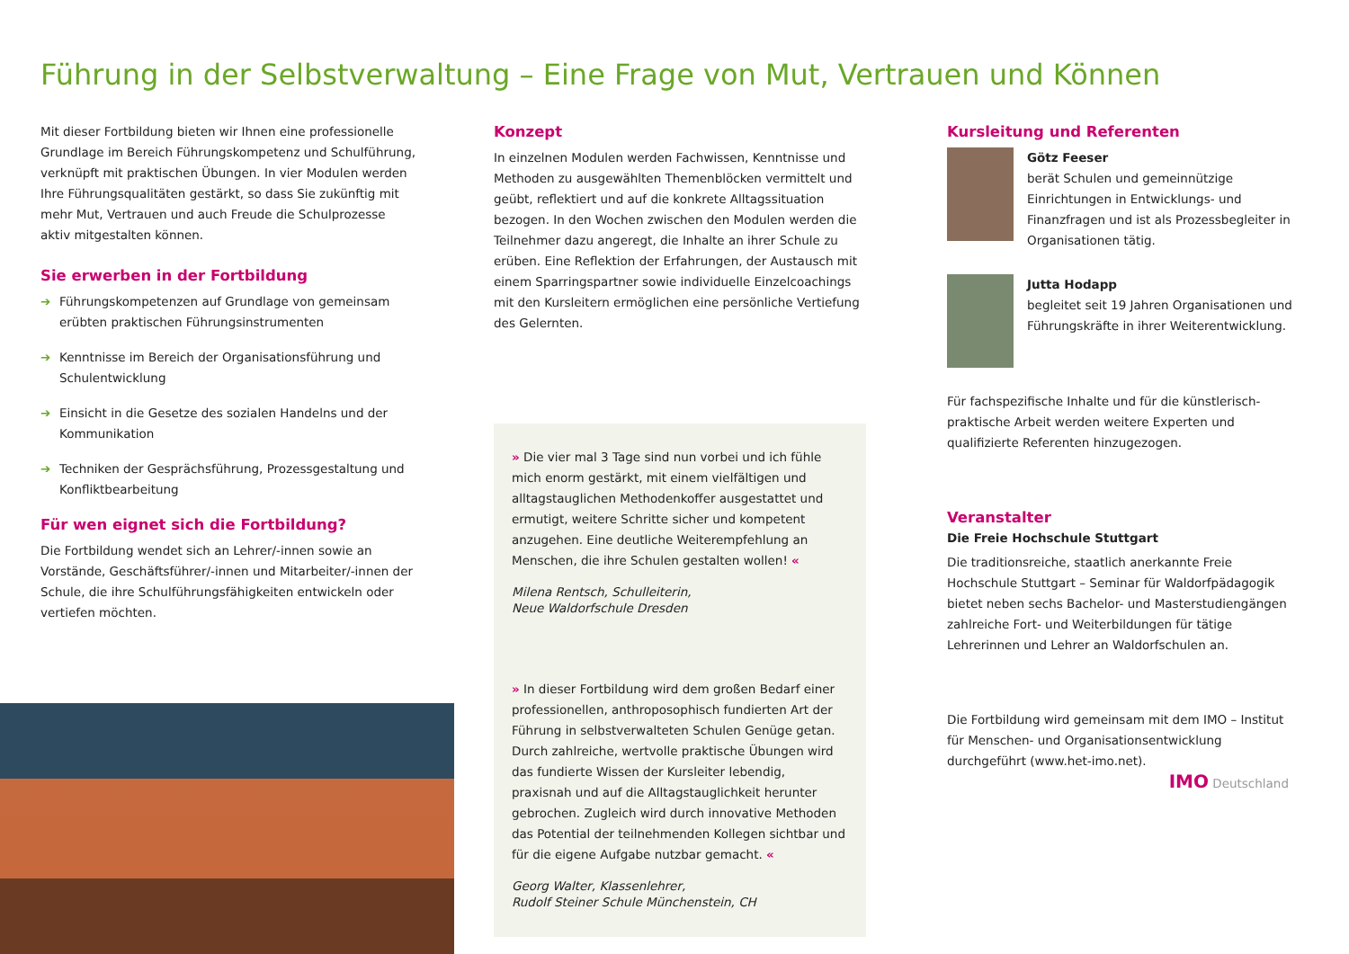Führung in der Selbstverwaltung – Eine Frage von Mut, Vertrauen und Können
Mit dieser Fortbildung bieten wir Ihnen eine professionelle Grundlage im Bereich Führungskompetenz und Schulführung, verknüpft mit praktischen Übungen. In vier Modulen werden Ihre Führungsqualitäten gestärkt, so dass Sie zukünftig mit mehr Mut, Vertrauen und auch Freude die Schulprozesse aktiv mitgestalten können.
Sie erwerben in der Fortbildung
➔ Führungskompetenzen auf Grundlage von gemeinsam erübten praktischen Führungsinstrumenten
➔ Kenntnisse im Bereich der Organisationsführung und Schulentwicklung
➔ Einsicht in die Gesetze des sozialen Handelns und der Kommunikation
➔ Techniken der Gesprächsführung, Prozessgestaltung und Konfliktbearbeitung
Für wen eignet sich die Fortbildung?
Die Fortbildung wendet sich an Lehrer/-innen sowie an Vorstände, Geschäftsführer/-innen und Mitarbeiter/-innen der Schule, die ihre Schulführungsfähigkeiten entwickeln oder vertiefen möchten.
Konzept
In einzelnen Modulen werden Fachwissen, Kenntnisse und Methoden zu ausgewählten Themenblöcken vermittelt und geübt, reflektiert und auf die konkrete Alltagssituation bezogen. In den Wochen zwischen den Modulen werden die Teilnehmer dazu angeregt, die Inhalte an ihrer Schule zu erüben. Eine Reflektion der Erfahrungen, der Austausch mit einem Sparringspartner sowie individuelle Einzelcoachings mit den Kursleitern ermöglichen eine persönliche Vertiefung des Gelernten.
» Die vier mal 3 Tage sind nun vorbei und ich fühle mich enorm gestärkt, mit einem vielfältigen und alltagstauglichen Methodenkoffer ausgestattet und ermutigt, weitere Schritte sicher und kompetent anzugehen. Eine deutliche Weiterempfehlung an Menschen, die ihre Schulen gestalten wollen! «
Milena Rentsch, Schulleiterin,
Neue Waldorfschule Dresden
» In dieser Fortbildung wird dem großen Bedarf einer professionellen, anthroposophisch fundierten Art der Führung in selbstverwalteten Schulen Genüge getan. Durch zahlreiche, wertvolle praktische Übungen wird das fundierte Wissen der Kursleiter lebendig, praxisnah und auf die Alltagstauglichkeit herunter gebrochen. Zugleich wird durch innovative Methoden das Potential der teilnehmenden Kollegen sichtbar und für die eigene Aufgabe nutzbar gemacht. «
Georg Walter, Klassenlehrer,
Rudolf Steiner Schule Münchenstein, CH
Kursleitung und Referenten
Götz Feeser
berät Schulen und gemeinnützige Einrichtungen in Entwicklungs- und Finanzfragen und ist als Prozessbegleiter in Organisationen tätig.
Jutta Hodapp
begleitet seit 19 Jahren Organisationen und Führungskräfte in ihrer Weiterentwicklung.
Für fachspezifische Inhalte und für die künstlerisch-praktische Arbeit werden weitere Experten und qualifizierte Referenten hinzugezogen.
Veranstalter
Die Freie Hochschule Stuttgart
Die traditionsreiche, staatlich anerkannte Freie Hochschule Stuttgart – Seminar für Waldorfpädagogik bietet neben sechs Bachelor- und Masterstudiengängen zahlreiche Fort- und Weiterbildungen für tätige Lehrerinnen und Lehrer an Waldorfschulen an.
Die Fortbildung wird gemeinsam mit dem IMO – Institut für Menschen- und Organisationsentwicklung durchgeführt (www.het-imo.net).
IMO Deutschland